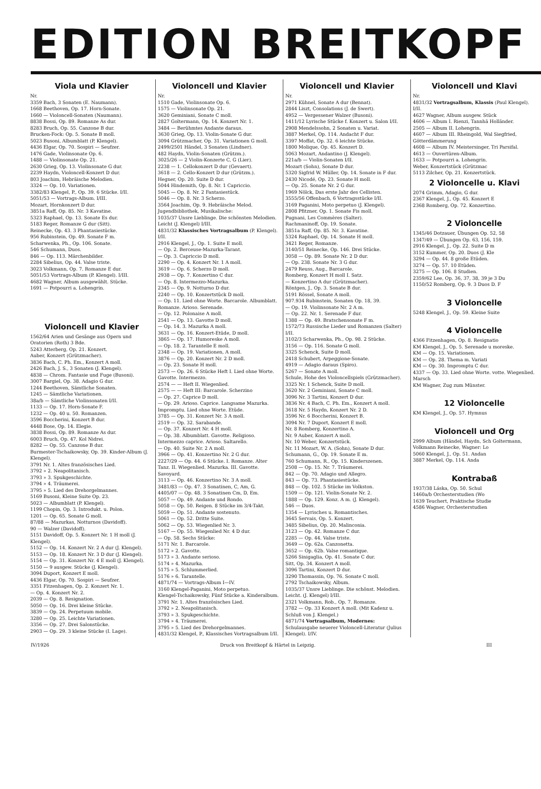EDITION BREITKOPF
Viola und Klavier
Nr.
3359 Bach, 3 Sonaten (E. Naumann).
1668 Beethoven, Op. 17. Horn-Sonate.
1660 — Violoncell-Sonaten (Naumann).
8838 Bossi, Op. 89. Romanze As dur.
8283 Bruch, Op. 55. Canzone B dur.
Brucken-Fock: Op. 5. Sonate B moll.
5023 Busoni, Albumblatt (P. Klengel).
4436 Elgar, Op. 70. Sospiri — Seufzer.
1476 Gade, Violinsonate Op. 6.
1488 — Violinsonate Op. 21.
2630 Grieg, Op. 13. Violinsonate G dur.
2239 Haydn, Violoncell-Konzert D dur.
803 Joachim, Hebräische Melodien.
3324 — Op. 10. Variationen.
3382/83 Klengel, P., Op. 39. 6 Stücke. I/II.
5051/53 — Vortrags-Album. I/III.
Mozart, Hornkonzert D dur.
3851a Raff, Op. 85. Nr. 3 Kavatine.
5323 Raphael, Op. 13. Sonate Es dur.
5183 Reger, Romanze G dur (Sitt).
Reinecke, Op. 43. 3 Phantasiestücke.
956 Rubinstein, Op. 49. Sonate F m.
Scharwenka, Ph., Op. 106. Sonate.
546 Schumann, Duos.
846 — Op. 113. Märchenbilder.
2284 Sibelius, Op. 44. Valse triste.
3023 Volkmann, Op. 7. Romanze E dur.
5051/53 Vortrags-Album (P. Klengel). I/III.
4682 Wagner, Album ausgewählt. Stücke.
1691 — Potpourri a. Lohengrin.
Violoncell und Klavier
1562/64 Arien und Gesänge aus Opern und Oratorien (Roth) 3 Bde.
5243 Atterberg, Op. 21. Konzert.
Auber, Konzert (Grützmacher).
3836 Bach, C. Ph. Em., Konzert A moll.
2426 Bach, J. S., 3 Sonaten (J. Klengel).
4838 — Chrom. Fantasie und Fuge (Busoni).
3007 Bargiel, Op. 38. Adagio G dur.
1244 Beethoven, Sämtliche Sonaten.
1245 — Sämtliche Variationen.
38a/b — Sämtliche Violinsonaten I/II.
1133 — Op. 17. Horn-Sonate F.
1232 — Op. 40 u. 50. Romanzen.
3596 Boccherini, Konzert B dur.
4448 Bose, Op. 14. Elegie.
3838 Bossi, Op. 89. Romanze As dur.
6003 Bruch, Op. 47. Kol Nidrei.
8282 — Op. 55. Canzone B dur.
Burmester-Tschaikowsky, Op. 39. Kinder-Album (J. Klengel).
3791 Nr. 1. Altes französisches Lied.
3792 » 2. Neapolitanisch.
3793 » 3. Spukgeschichte.
3794 » 4. Träumerei.
3795 » 5. Lied des Drehorgelmannes.
5169 Busoni, Kleine Suite Op. 23.
5023 — Albumblatt (P. Klengel).
1199 Chopin, Op. 3. Introdukt. u. Polon.
1201 — Op. 65. Sonate G moll.
87/88 — Mazurkas, Notturnos (Davidoff).
90 — Walzer (Davidoff).
5151 Davidoff, Op. 5. Konzert Nr. 1 H moll (J. Klengel).
5152 — Op. 14. Konzert Nr. 2 A dur (J. Klengel).
5153 — Op. 18. Konzert Nr. 3 D dur (J. Klengel).
5154 — Op. 31. Konzert Nr. 4 E moll (J. Klengel).
5150 — 9 ausgew. Stücke (J. Klengel).
3094 Duport, Konzert E moll.
4436 Elgar, Op. 70. Sospiri — Seufzer.
3351 Fitzenhagen, Op. 2. Konzert Nr. 1.
— Op. 4. Konzert Nr. 2.
2039 — Op. 8. Resignation.
5050 — Op. 16. Drei kleine Stücke.
3839 — Op. 24. Perpetuum mobile.
3280 — Op. 25. Leichte Variationen.
3356 — Op. 27. Drei Salonstücke.
2903 — Op. 29. 3 kleine Stücke (I. Lage).
Violoncell und Klavier
Nr.
1510 Gade, Violinsonate Op. 6.
1575 — Violinsonate Op. 21.
3620 Geminiani, Sonate C moll.
2827 Goltermann, Op. 14. Konzert Nr. 1.
3484 — Berühmtes Andante daraus.
3630 Grieg, Op. 13. Violin-Sonate G dur.
3094 Grützmacher, Op. 31. Variationen G moll.
2499/2501 Händel, 3 Sonaten (Lindner).
482 Haydn, Violin-Sonaten (Grützm.).
3025/26 — 2 Violin-Konzerte C, G (Lier).
2238 — 1. Cellokonzert D dur (Gevaert).
3618 — 2. Cello-Konzert D dur (Grützm.).
Hegner, Op. 20. Suite D dur.
5044 Hindemith, Op. 8. Nr. 1 Capriccio.
5045 — Op. 8. Nr. 2 Fantasiestück.
5046 — Op. 8. Nr. 3 Scherzo.
3564 Joachim, Op. 9. Hebräische Melod.
Jugendbibliothek, Musikalische:
1035/37 Unsre Lieblinge. Die schönsten Melodien. Leicht (J. Klengel) I/III.
4831/32 Klassisches Vortragsalbum (P. Klengel). I/II.
2916 Klengel, J., Op. 1. Suite E moll.
— Op. 2. Berceuse-Mazurka-Tarant.
— Op. 3. Capriccio D moll.
2290 — Op. 4. Konzert Nr. 1 A moll.
3619 — Op. 6. Scherzo D moll.
2938 — Op. 7. Konzertino C dur.
— Op. 8. Intermezzo-Mazurka.
2345 — Op. 9. Notturno D dur.
2240 — Op. 10. Konzertstück D moll.
— Op. 11. Lied ohne Worte. Barcarole. Albumblatt. Romanze. Arioso. Serenade.
— Op. 12. Polonaise A moll.
2541 — Op. 13. Gavotte D moll.
— Op. 14. 3. Mazurka A moll.
3631 — Op. 16. Konzert-Etüde, D moll.
3865 — Op. 17. Humoreske A moll.
— Op. 18. 2. Tarantelle E moll.
2348 — Op. 19. Variationen, A moll.
3876 — Op. 20. Konzert Nr. 2 D moll.
— Op. 23. Sonate H moll.
2573 — Op. 26. 6 Stücke Heft I. Lied ohne Worte. Gavotte. Intermezzo.
2574 — — Heft II. Wiegenlied.
2575 — — Heft III: Barcarole. Scherzino
— Op. 27. Caprice D moll.
— Op. 29. Arioso. Caprice. Langsame Mazurka. Impromptu. Lied ohne Worte. Etüde.
3785 — Op. 31. Konzert Nr. 3 A moll.
2519 — Op. 32. Sarabande.
— Op. 37. Konzert Nr. 4 H moll.
— Op. 38. Albumblatt. Gavotte. Religioso. Intermezzo caprice. Arioso. Saltarello.
— Op. 40. Suite Nr. 2 A moll.
3966 — Op. 41. Konzertino Nr. 2 G dur.
2227/29 — Op. 44. 6 Stücke. I. Romanze. Alter Tanz. II. Wiegenlied. Mazurka. III. Gavotte. Savoyard.
3113 — Op. 46. Konzertino Nr. 3 A moll.
3481/83 — Op. 47. 3 Sonatinen, C, Am, G.
4405/07 — Op. 48. 3 Sonatinen Cm, D, Em.
5057 — Op. 49. Andante und Rondo.
5058 — Op. 50. Reigen. 8 Stücke im 3/4-Takt.
5059 — Op. 51. Andante sostenuto.
5061 — Op. 52. Dritte Suite.
5062 — Op. 53. Wiegenlied Nr. 3.
5167 — Op. 55. Wiegenlied Nr. 4 D dur.
— Op. 58. Sechs Stücke:
5171 Nr. 1. Barcarole.
5172 » 2. Gavotte.
5173 » 3. Andante serioso.
5174 » 4. Mazurka.
5175 » 5. Schlummerlied.
5176 » 6. Tarantelle.
4871/74 — Vortrags-Album I—IV.
3160 Klengel-Paganini, Moto perpetuo.
Klengel-Tschaikowsky, Fünf Stücke a. Kinderalbum.
3791 Nr. 1. Altes französisches Lied.
3792 » 2. Neapolitanisch.
3793 » 3. Spukgeschichte.
3794 » 4. Träumerei.
3795 » 5. Lied des Drehorgelmannes.
4831/32 Klengel, P., Klassisches Vortragsalbum I/II.
Violoncell und Klavier
Nr.
2971 Kühnel, Sonate A dur (Bennat).
2844 Liszt, Consolations (J. de Swert).
4952 — Vergessener Walzer (Busoni).
1411/12 Lyrische Stücke f. Konzert u. Salon I/II.
2908 Mendelssohn, 2 Sonaten u. Variat.
3887 Merkel, Op. 114. Andacht F dur.
3397 Moffat, Op. 32. 6 leichte Stücke.
1800 Molique, Op. 45. Konzert D.
5063 Mozart, Andantino (J. Klengel).
221a/b — Violin-Sonaten I/II.
Mozart (Sohn), Sonate D dur.
5320 Sigfrid W. Müller, Op. 14. Sonate in F dur.
2430 Nicodé, Op. 23. Sonate H moll.
— Op. 25. Sonate Nr. 2 G dur.
1969 Nölck, Das erste Jahr des Cellisten.
3555/56 Offenbach, 6 Vortragsstücke I/II.
3169 Paganini, Moto perpetuo (J. Klengel).
2808 Pfitzner, Op. 1. Sonate Fis moll.
Pugnani, Les Commères (Salter).
Rachmaninoff, Op. 19. Sonate.
3851a Raff, Op. 85. Nr. 3. Kavatine.
5324 Raphael, Op. 14. Sonate H moll.
3421 Reger, Romanze.
3140/51 Reinecke, Op. 146. Drei Stücke.
3058 — Op. 89. Sonate Nr. 2 D dur.
— Op. 238. Sonate Nr. 3 G dur.
2479 Reuss, Aug., Barcarole.
Romberg, Konzert H moll I. Satz.
— Konzertino A dur (Grützmacher).
Röntgen, J., Op. 3. Sonate B dur.
5191 Rössel, Sonate A moll.
907.934 Rubinstein, Sonaten Op. 18, 39.
— Op. 19. Violinsonate Nr. 2 A m.
— Op. 22. Nr. 1. Serenade F dur.
1388 — Op. 49. Bratschensonate F m.
1572/73 Russische Lieder und Romanzen (Salter) I/II.
3102/3 Scharwenka, Ph., Op. 98. 2 Stücke.
3156 — Op. 116. Sonate G moll.
3325 Schenck, Suite D moll.
2418 Schubert, Arpeggione-Sonate.
4919 — Adagio daraus (Spiro).
5267 — Sonate A moll.
Schule, Hohe des Violoncellspiels (Grützmacher).
3325 Nr. 1 Schenck, Suite D moll.
3620 Nr. 2 Geminiani, Sonate C moll.
3096 Nr. 3 Tartini, Konzert D dur.
3836 Nr. 4 Bach, C. Ph. Em., Konzert A moll.
3618 Nr. 5 Haydn, Konzert Nr. 2 D.
3596 Nr. 6 Boccherini, Konzert B.
3094 Nr. 7 Duport, Konzert E moll.
Nr. 8 Romberg, Konzertino A.
Nr. 9 Auber, Konzert A moll.
Nr. 10 Weber, Konzertstück.
Nr. 11 Mozart, W. A. (Sohn), Sonate D dur.
Schumann, G., Op. 19. Sonate E m.
760 Schumann, R., Op. 15. Kinderszenen.
2508 — Op. 15. Nr. 7. Träumerei.
842 — Op. 70. Adagio und Allegro.
843 — Op. 73. Phantasiestücke.
848 — Op. 102. 5 Stücke im Volkston.
1509 — Op. 121. Violin-Sonate Nr. 2.
1888 — Op. 129. Konz. A m. (J. Klengel).
546 — Duos.
1354 — Lyrisches u. Romantisches.
3645 Servais, Op. 5. Konzert.
3485 Sibelius, Op. 20. Malinconia.
3123 — Op. 42. Romanze C dur.
2285 — Op. 44. Valse triste.
3649 — Op. 62a. Canzonetta.
3652 — Op. 62b. Valse romantique.
5266 Sinigaglia, Op. 41. Sonate C dur.
Sitt, Op. 34. Konzert A moll.
3096 Tartini, Konzert D dur.
3290 Thomassin, Op. 76. Sonate C moll.
2792 Tschaikowsky, Album.
1035/37 Unsre Lieblinge. Die schönst. Melodien. Leicht. (J. Klengel) I/III.
2321 Volkmann, Rob., Op. 7. Romanze.
3782 — Op. 33 Konzert A moll. (Mit Kadenz u. Schluß von J. Klengel.)
4871/74 Vortragsalbum, Modernes: Schulausgabe neuerer Violoncell-Literatur (Julius Klengel). I/IV.
Violoncell und Klavi
Nr.
4831/32 Vortragsalbum, Klassis (Paul Klengel). I/II.
4627 Wagner, Album ausgew. Stück
4606 — Album I. Rienzi, Tannhä Holländer.
2505 — Album II. Lohengrin.
4607 — Album III. Rheingold, Wal Siegfried, Götterdämmerung
4608 — Album IV. Meistersinger, Tri Parsifal.
4613 — Ouvertüren-Album.
1633 — Potpourri a. Lohengrin.
Weber, Konzertstück (Grützmac
5113 Zilcher, Op. 21. Konzertstück.
2 Violoncelle u. Klavi
2074 Grimm, Adagio, G dur.
2367 Klengel, J., Op. 45. Konzert E
2368 Romberg, Op. 72. Konzertino.
2 Violoncelle
1345/46 Dotzauer, Übungen Op. 52, 58
1347/49 — Übungen Op. 63, 156, 159.
2916 Klengel, J., Op. 22. Suite D m
3152 Kummer, Op. 20. Duos (J. Kle
3294 — Op. 44. 8 große Etüden.
3274 — Op. 57. 10 Etüden.
3275 — Op. 106. 8 Studien.
2359/62 Lee, Op. 36, 37, 38, 39 je 3 Du
1150/52 Romberg, Op. 9. 3 Duos D. F
3 Violoncelle
5248 Klengel, J., Op. 59. Kleine Suite
4 Violoncelle
4366 Fitzenhagen, Op. 8. Resignatio
KM Klengel, J., Op. 5. Serenade u moreske.
KM — Op. 15. Variationen.
KM — Op. 28. Thema m. Variati
KM — Op. 30. Impromptu C dur.
4337 — Op. 33. Lied ohne Worte. votte. Wiegenlied. Marsch
KM Wagner, Zug zum Münster.
12 Violoncelle
KM Klengel, J., Op. 57. Hymnus
Violoncell und Org
2999 Album (Händel, Haydn, Sch Goltermann, Volkmann Reinecke, Wagner: Lo
5060 Klengel, J., Op. 51. Andan
3887 Merkel, Op. 114. Anda
Kontrabaß
1937/38 Láska, Op. 50. Schul
1460a/b Orchesterstudien (Wo
1639 Teuchert, Praktische Studie
4586 Wagner, Orchesterstudien
IV/1926 Druck von Breitkopf & Härtel in Leipzig. III